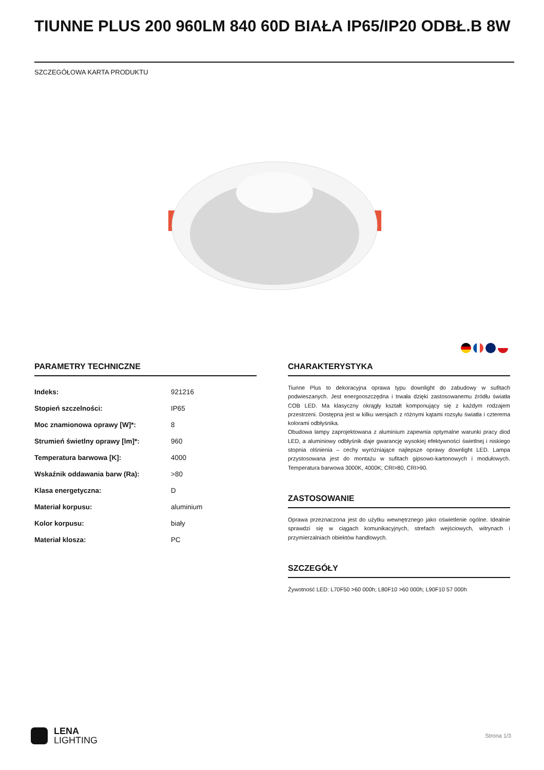TIUNNE PLUS 200 960LM 840 60D BIAŁA IP65/IP20 ODBŁ.B 8W
SZCZEGÓŁOWA KARTA PRODUKTU
PARAMETRY TECHNICZNE
| Indeks: | 921216 |
| Stopień szczelności: | IP65 |
| Moc znamionowa oprawy [W]*: | 8 |
| Strumień świetlny oprawy [lm]*: | 960 |
| Temperatura barwowa [K]: | 4000 |
| Wskaźnik oddawania barw (Ra): | >80 |
| Klasa energetyczna: | D |
| Materiał korpusu: | aluminium |
| Kolor korpusu: | biały |
| Materiał klosza: | PC |
CHARAKTERYSTYKA
Tiunne Plus to dekoracyjna oprawa typu downlight do zabudowy w sufitach podwieszanych. Jest energooszczędna i trwała dzięki zastosowanemu źródłu światła COB LED. Ma klasyczny okrągły kształt komponujący się z każdym rodzajem przestrzeni. Dostępna jest w kilku wersjach z różnymi kątami rozsyłu światła i czterema kolorami odbłyśnika.
Obudowa lampy zaprojektowana z aluminium zapewnia optymalne warunki pracy diod LED, a aluminiowy odbłyśnik daje gwarancję wysokiej efektywności świetlnej i niskiego stopnia olśnienia – cechy wyróżniające najlepsze oprawy downlight LED. Lampa przystosowana jest do montażu w sufitach gipsowo-kartonowych i modułowych. Temperatura barwowa 3000K, 4000K; CRI>80, CRI>90.
ZASTOSOWANIE
Oprawa przeznaczona jest do użytku wewnętrznego jako oświetlenie ogólne. Idealnie sprawdzi się w ciągach komunikacyjnych, strefach wejściowych, witrynach i przymierzalniach obiektów handlowych.
SZCZEGÓŁY
Żywotność LED: L70F50 >60 000h; L80F10 >60 000h; L90F10 57 000h
LENA
LIGHTING
Strona 1/3